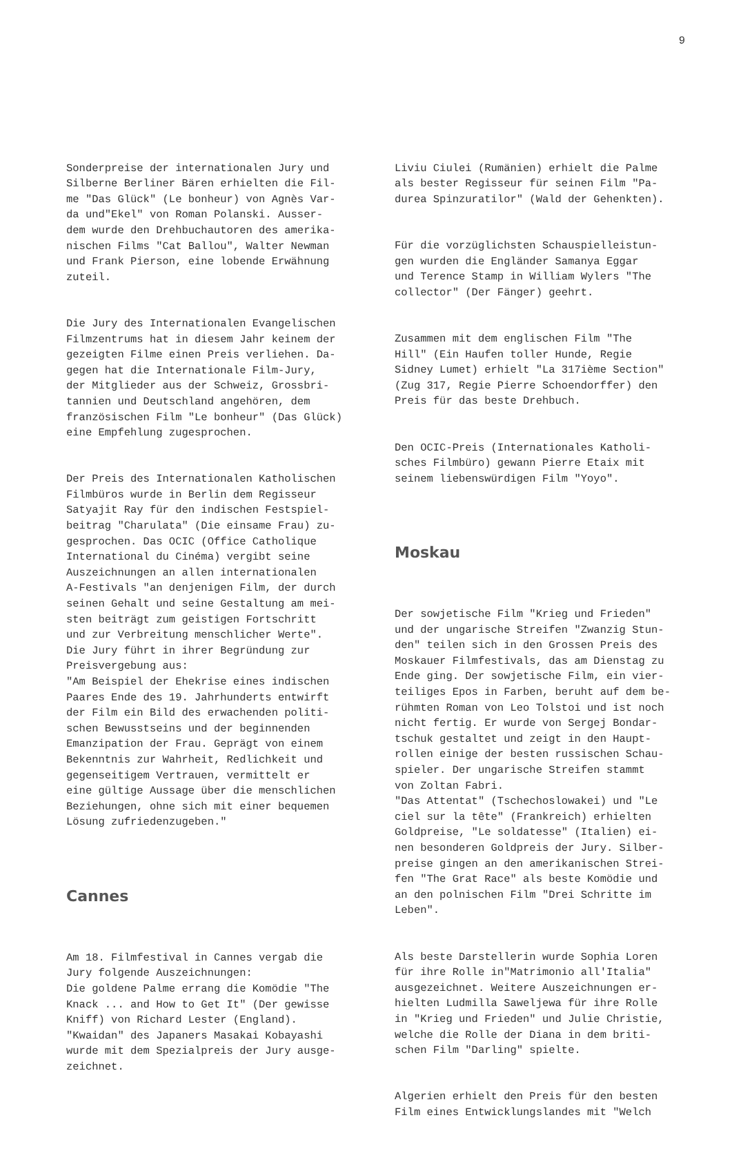9
Sonderpreise der internationalen Jury und Silberne Berliner Bären erhielten die Fil- me "Das Glück" (Le bonheur) von Agnès Var- da und"Ekel" von Roman Polanski. Ausser- dem wurde den Drehbuchautoren des amerika- nischen Films "Cat Ballou", Walter Newman und Frank Pierson, eine lobende Erwähnung zuteil.
Die Jury des Internationalen Evangelischen Filmzentrums hat in diesem Jahr keinem der gezeigten Filme einen Preis verliehen. Da- gegen hat die Internationale Film-Jury, der Mitglieder aus der Schweiz, Grossbri- tannien und Deutschland angehören, dem französischen Film "Le bonheur" (Das Glück) eine Empfehlung zugesprochen.
Der Preis des Internationalen Katholischen Filmbüros wurde in Berlin dem Regisseur Satyajit Ray für den indischen Festspiel- beitrag "Charulata" (Die einsame Frau) zu- gesprochen. Das OCIC (Office Catholique International du Cinéma) vergibt seine Auszeichnungen an allen internationalen A-Festivals "an denjenigen Film, der durch seinen Gehalt und seine Gestaltung am mei- sten beiträgt zum geistigen Fortschritt und zur Verbreitung menschlicher Werte". Die Jury führt in ihrer Begründung zur Preisvergebung aus: "Am Beispiel der Ehekrise eines indischen Paares Ende des 19. Jahrhunderts entwirft der Film ein Bild des erwachenden politi- schen Bewusstseins und der beginnenden Emanzipation der Frau. Geprägt von einem Bekenntnis zur Wahrheit, Redlichkeit und gegenseitigem Vertrauen, vermittelt er eine gültige Aussage über die menschlichen Beziehungen, ohne sich mit einer bequemen Lösung zufriedenzugeben."
Cannes
Am 18. Filmfestival in Cannes vergab die Jury folgende Auszeichnungen: Die goldene Palme errang die Komödie "The Knack ... and How to Get It" (Der gewisse Kniff) von Richard Lester (England). "Kwaidan" des Japaners Masakai Kobayashi wurde mit dem Spezialpreis der Jury ausge- zeichnet.
Liviu Ciulei (Rumänien) erhielt die Palme als bester Regisseur für seinen Film "Pa- durea Spinzuratilor" (Wald der Gehenkten).
Für die vorzüglichsten Schauspielleistun- gen wurden die Engländer Samanya Eggar und Terence Stamp in William Wylers "The collector" (Der Fänger) geehrt.
Zusammen mit dem englischen Film "The Hill" (Ein Haufen toller Hunde, Regie Sidney Lumet) erhielt "La 317ième Section" (Zug 317, Regie Pierre Schoendorffer) den Preis für das beste Drehbuch.
Den OCIC-Preis (Internationales Katholi- sches Filmbüro) gewann Pierre Etaix mit seinem liebenswürdigen Film "Yoyo".
Moskau
Der sowjetische Film "Krieg und Frieden" und der ungarische Streifen "Zwanzig Stun- den" teilen sich in den Grossen Preis des Moskauer Filmfestivals, das am Dienstag zu Ende ging. Der sowjetische Film, ein vier- teiliges Epos in Farben, beruht auf dem be- rühmten Roman von Leo Tolstoi und ist noch nicht fertig. Er wurde von Sergej Bondar- tschuk gestaltet und zeigt in den Haupt- rollen einige der besten russischen Schau- spieler. Der ungarische Streifen stammt von Zoltan Fabri. "Das Attentat" (Tschechoslowakei) und "Le ciel sur la tête" (Frankreich) erhielten Goldpreise, "Le soldatesse" (Italien) ei- nen besonderen Goldpreis der Jury. Silber- preise gingen an den amerikanischen Strei- fen "The Grat Race" als beste Komödie und an den polnischen Film "Drei Schritte im Leben".
Als beste Darstellerin wurde Sophia Loren für ihre Rolle in"Matrimonio all'Italia" ausgezeichnet. Weitere Auszeichnungen er- hielten Ludmilla Saweljewa für ihre Rolle in "Krieg und Frieden" und Julie Christie, welche die Rolle der Diana in dem briti- schen Film "Darling" spielte.
Algerien erhielt den Preis für den besten Film eines Entwicklungslandes mit "Welch